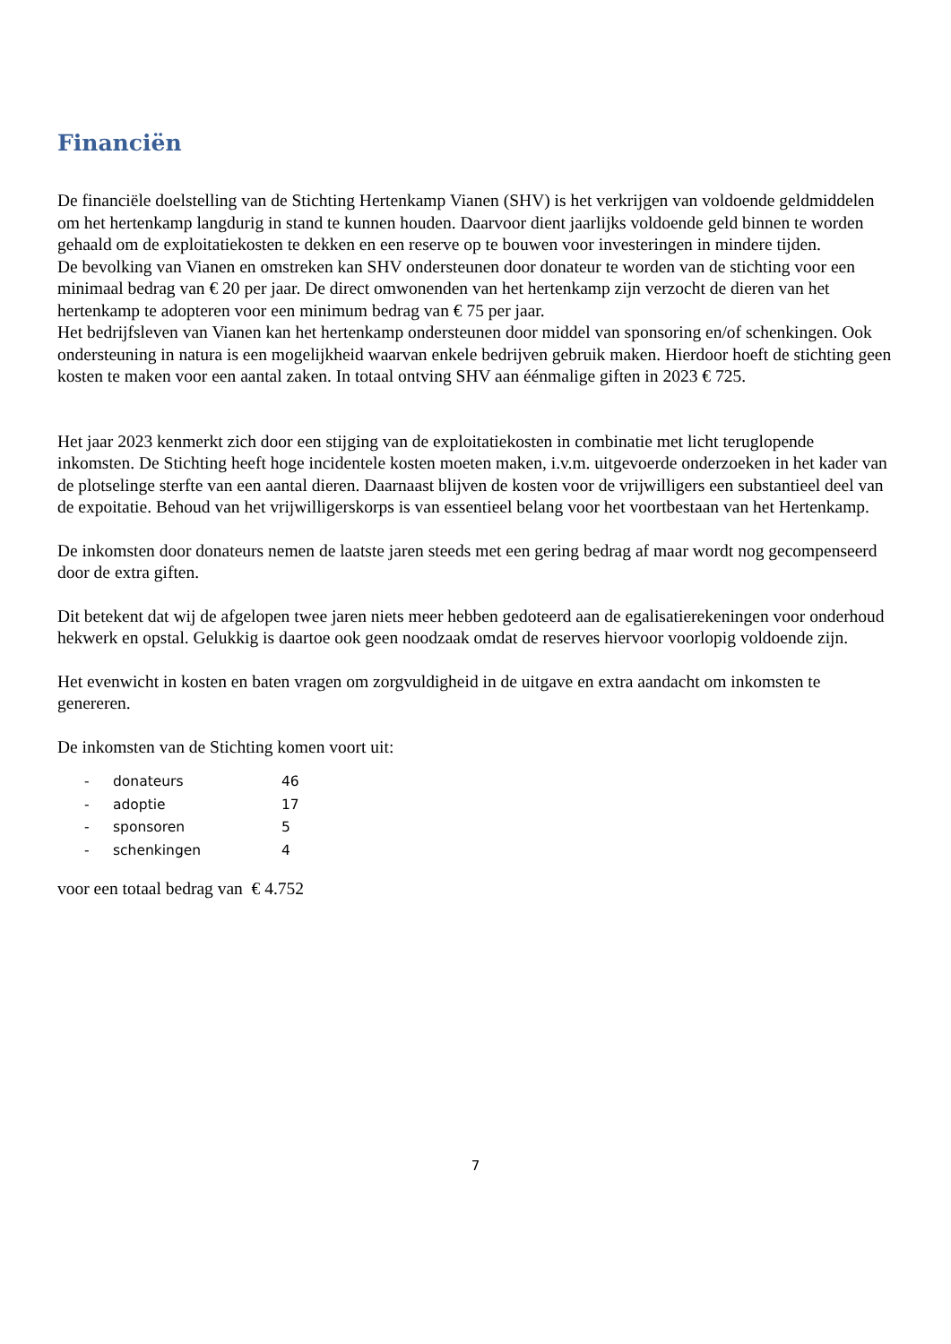Financiën
De financiële doelstelling van de Stichting Hertenkamp Vianen (SHV) is het verkrijgen van voldoende geldmiddelen om het hertenkamp langdurig in stand te kunnen houden. Daarvoor dient jaarlijks voldoende geld binnen te worden gehaald om de exploitatiekosten te dekken en een reserve op te bouwen voor investeringen in mindere tijden.
De bevolking van Vianen en omstreken kan SHV ondersteunen door donateur te worden van de stichting voor een minimaal bedrag van € 20 per jaar. De direct omwonenden van het hertenkamp zijn verzocht de dieren van het hertenkamp te adopteren voor een minimum bedrag van € 75 per jaar.
Het bedrijfsleven van Vianen kan het hertenkamp ondersteunen door middel van sponsoring en/of schenkingen. Ook ondersteuning in natura is een mogelijkheid waarvan enkele bedrijven gebruik maken. Hierdoor hoeft de stichting geen kosten te maken voor een aantal zaken. In totaal ontving SHV aan éénmalige giften in 2023 € 725.
Het jaar 2023 kenmerkt zich door een stijging van de exploitatiekosten in combinatie met licht teruglopende inkomsten. De Stichting heeft hoge incidentele kosten moeten maken, i.v.m. uitgevoerde onderzoeken in het kader van de plotselinge sterfte van een aantal dieren. Daarnaast blijven de kosten voor de vrijwilligers een substantieel deel van de expoitatie. Behoud van het vrijwilligerskorps is van essentieel belang voor het voortbestaan van het Hertenkamp.
De inkomsten door donateurs nemen de laatste jaren steeds met een gering bedrag af maar wordt nog gecompenseerd door de extra giften.
Dit betekent dat wij de afgelopen twee jaren niets meer hebben gedoteerd aan de egalisatierekeningen voor onderhoud hekwerk en opstal. Gelukkig is daartoe ook geen noodzaak omdat de reserves hiervoor voorlopig voldoende zijn.
Het evenwicht in kosten en baten vragen om zorgvuldigheid in de uitgave en extra aandacht om inkomsten te genereren.
De inkomsten van de Stichting komen voort uit:
- donateurs 46
- adoptie 17
- sponsoren 5
- schenkingen 4
voor een totaal bedrag van € 4.752
7